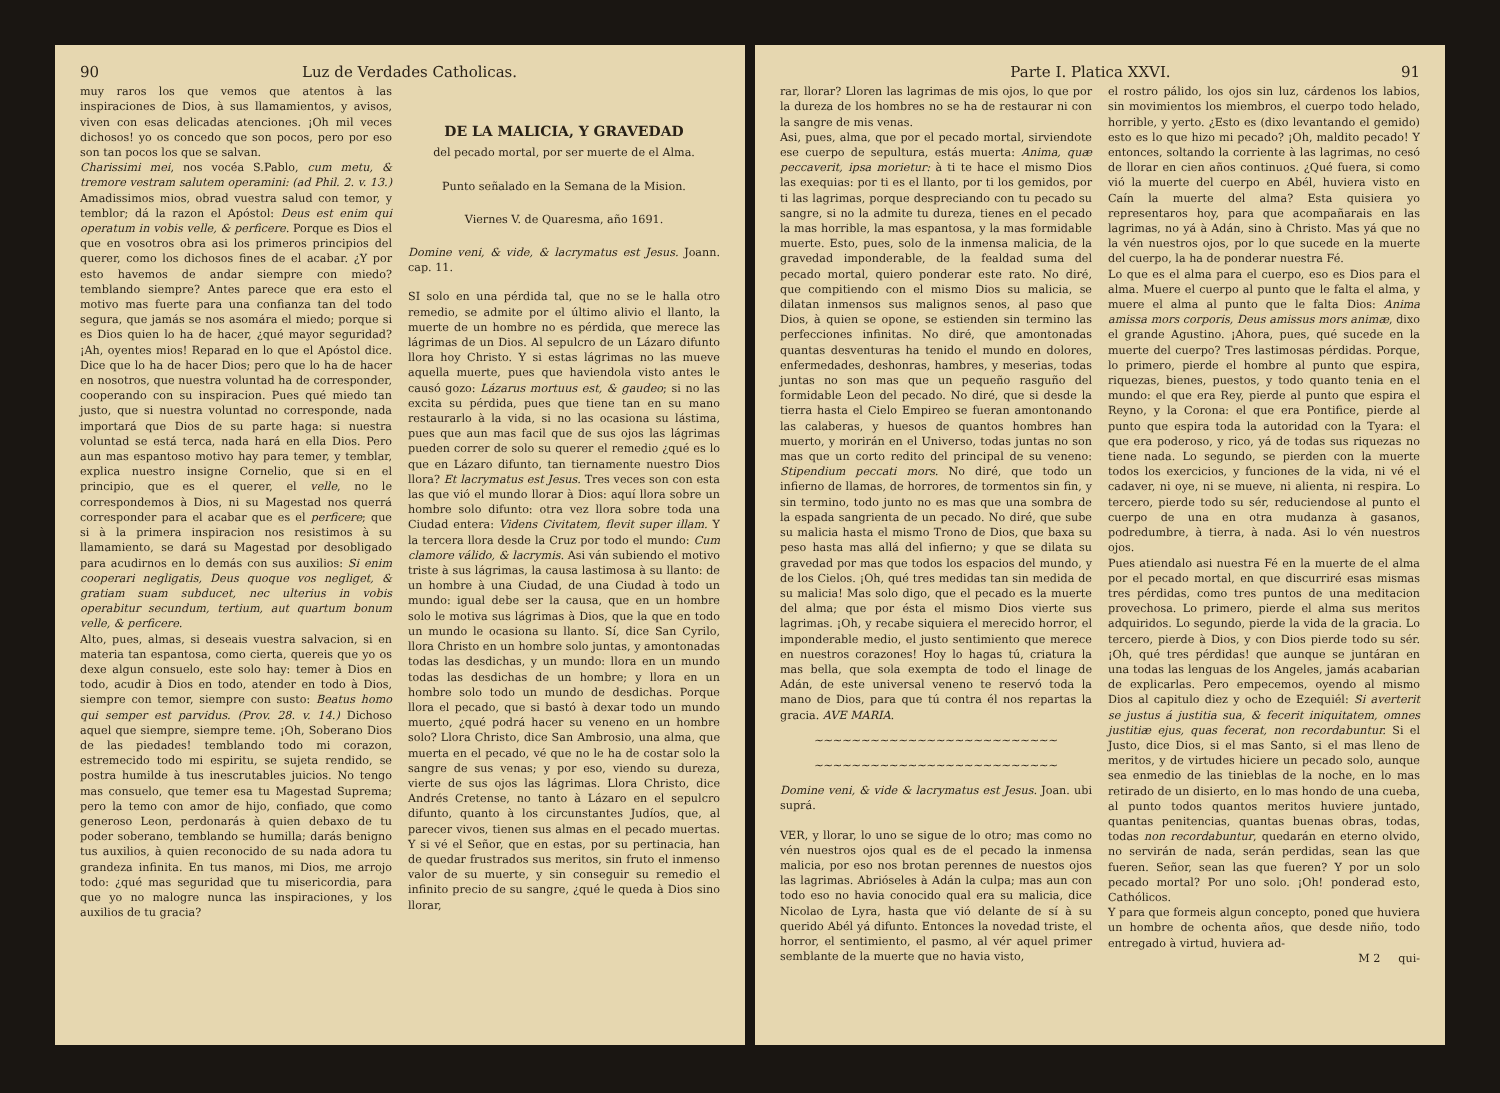90 Luz de Verdades Catholicas.
muy raros los que vemos que atentos à las inspiraciones de Dios, à sus llamamientos, y avisos, viven con esas delicadas atenciones. ¡Oh mil veces dichosos! yo os concedo que son pocos, pero por eso son tan pocos los que se salvan.
Charissimi mei, nos vocéa S.Pablo, cum metu, & tremore vestram salutem operamini: (ad Phil. 2. v. 13.) Amadissimos mios, obrad vuestra salud con temor, y temblor; dá la razon el Apóstol: Deus est enim qui operatum in vobis velle, & perficere. Porque es Dios el que en vosotros obra asi los primeros principios del querer, como los dichosos fines de el acabar. ¿Y por esto havemos de andar siempre con miedo? temblando siempre? Antes parece que era esto el motivo mas fuerte para una confianza tan del todo segura, que jamás se nos asomára el miedo; porque si es Dios quien lo ha de hacer, ¿qué mayor seguridad? ¡Ah, oyentes mios! Reparad en lo que el Apóstol dice. Dice que lo ha de hacer Dios; pero que lo ha de hacer en nosotros, que nuestra voluntad ha de corresponder, cooperando con su inspiracion. Pues qué miedo tan justo, que si nuestra voluntad no corresponde, nada importará que Dios de su parte haga: si nuestra voluntad se está terca, nada hará en ella Dios. Pero aun mas espantoso motivo hay para temer, y temblar, explica nuestro insigne Cornelio, que si en el principio, que es el querer, el velle, no le correspondemos à Dios, ni su Magestad nos querrá corresponder para el acabar que es el perficere; que si à la primera inspiracion nos resistimos à su llamamiento, se dará su Magestad por desobligado para acudirnos en lo demás con sus auxilios: Si enim cooperari negligatis, Deus quoque vos negliget, & gratiam suam subducet, nec ulterius in vobis operabitur secundum, tertium, aut quartum bonum velle, & perficere.
Alto, pues, almas, si deseais vuestra salvacion, si en materia tan espantosa, como cierta, quereis que yo os dexe algun consuelo, este solo hay: temer à Dios en todo, acudir à Dios en todo, atender en todo à Dios, siempre con temor, siempre con susto: Beatus homo qui semper est parvidus. (Prov. 28. v. 14.) Dichoso aquel que siempre, siempre teme. ¡Oh, Soberano Dios de las piedades! temblando todo mi corazon, estremecido todo mi espiritu, se sujeta rendido, se postra humilde à tus inescrutables juicios. No tengo mas consuelo, que temer esa tu Magestad Suprema; pero la temo con amor de hijo, confiado, que como generoso Leon, perdonarás à quien debaxo de tu poder soberano, temblando se humilla; darás benigno tus auxilios, à quien reconocido de su nada adora tu grandeza infinita. En tus manos, mi Dios, me arrojo todo: ¿qué mas seguridad que tu misericordia, para que yo no malogre nunca las inspiraciones, y los auxilios de tu gracia?
DE LA MALICIA, Y GRAVEDAD
del pecado mortal, por ser muerte de el Alma.
Punto señalado en la Semana de la Mision.
Viernes V. de Quaresma, año 1691.
Domine veni, & vide, & lacrymatus est Jesus. Joann. cap. 11.
SI solo en una pérdida tal, que no se le halla otro remedio, se admite por el último alivio el llanto, la muerte de un hombre no es pérdida, que merece las lágrimas de un Dios. Al sepulcro de un Lázaro difunto llora hoy Christo. Y si estas lágrimas no las mueve aquella muerte, pues que haviendola visto antes le causó gozo: Lázarus mortuus est, & gaudeo; si no las excita su pérdida, pues que tiene tan en su mano restaurarlo à la vida, si no las ocasiona su lástima, pues que aun mas facil que de sus ojos las lágrimas pueden correr de solo su querer el remedio ¿qué es lo que en Lázaro difunto, tan tiernamente nuestro Dios llora? Et lacrymatus est Jesus. Tres veces son con esta las que vió el mundo llorar à Dios: aquí llora sobre un hombre solo difunto: otra vez llora sobre toda una Ciudad entera: Videns Civitatem, flevit super illam. Y la tercera llora desde la Cruz por todo el mundo: Cum clamore válido, & lacrymis. Asi ván subiendo el motivo triste à sus lágrimas, la causa lastimosa à su llanto: de un hombre à una Ciudad, de una Ciudad à todo un mundo: igual debe ser la causa, que en un hombre solo le motiva sus lágrimas à Dios, que la que en todo un mundo le ocasiona su llanto. Sí, dice San Cyrilo, llora Christo en un hombre solo juntas, y amontonadas todas las desdichas, y un mundo: llora en un mundo todas las desdichas de un hombre; y llora en un hombre solo todo un mundo de desdichas. Porque llora el pecado, que si bastó à dexar todo un mundo muerto, ¿qué podrá hacer su veneno en un hombre solo? Llora Christo, dice San Ambrosio, una alma, que muerta en el pecado, vé que no le ha de costar solo la sangre de sus venas; y por eso, viendo su dureza, vierte de sus ojos las lágrimas. Llora Christo, dice Andrés Cretense, no tanto à Lázaro en el sepulcro difunto, quanto à los circunstantes Judíos, que, al parecer vivos, tienen sus almas en el pecado muertas. Y si vé el Señor, que en estas, por su pertinacia, han de quedar frustrados sus meritos, sin fruto el inmenso valor de su muerte, y sin conseguir su remedio el infinito precio de su sangre, ¿qué le queda à Dios sino llorar,
Parte I. Platica XXVI. 91
rar, llorar? Lloren las lagrimas de mis ojos, lo que por la dureza de los hombres no se ha de restaurar ni con la sangre de mis venas.
Asi, pues, alma, que por el pecado mortal, sirviendote ese cuerpo de sepultura, estás muerta: Anima, quæ peccaverit, ipsa morietur: à ti te hace el mismo Dios las exequias: por ti es el llanto, por ti los gemidos, por ti las lagrimas, porque despreciando con tu pecado su sangre, si no la admite tu dureza, tienes en el pecado la mas horrible, la mas espantosa, y la mas formidable muerte. Esto, pues, solo de la inmensa malicia, de la gravedad imponderable, de la fealdad suma del pecado mortal, quiero ponderar este rato. No diré, que compitiendo con el mismo Dios su malicia, se dilatan inmensos sus malignos senos, al paso que Dios, à quien se opone, se estienden sin termino las perfecciones infinitas. No diré, que amontonadas quantas desventuras ha tenido el mundo en dolores, enfermedades, deshonras, hambres, y meserias, todas juntas no son mas que un pequeño rasguño del formidable Leon del pecado. No diré, que si desde la tierra hasta el Cielo Empireo se fueran amontonando las calaberas, y huesos de quantos hombres han muerto, y morirán en el Universo, todas juntas no son mas que un corto redito del principal de su veneno: Stipendium peccati mors. No diré, que todo un infierno de llamas, de horrores, de tormentos sin fin, y sin termino, todo junto no es mas que una sombra de la espada sangrienta de un pecado. No diré, que sube su malicia hasta el mismo Trono de Dios, que baxa su peso hasta mas allá del infierno; y que se dilata su gravedad por mas que todos los espacios del mundo, y de los Cielos. ¡Oh, qué tres medidas tan sin medida de su malicia! Mas solo digo, que el pecado es la muerte del alma; que por ésta el mismo Dios vierte sus lagrimas. ¡Oh, y recabe siquiera el merecido horror, el imponderable medio, el justo sentimiento que merece en nuestros corazones! Hoy lo hagas tú, criatura la mas bella, que sola exempta de todo el linage de Adán, de este universal veneno te reservó toda la mano de Dios, para que tú contra él nos repartas la gracia. AVE MARIA.
~~~~~~~~~~~~~~~~~~~~~~~~~~
~~~~~~~~~~~~~~~~~~~~~~~~~~
Domine veni, & vide & lacrymatus est Jesus. Joan. ubi suprá.
VER, y llorar, lo uno se sigue de lo otro; mas como no vén nuestros ojos qual es de el pecado la inmensa malicia, por eso nos brotan perennes de nuestos ojos las lagrimas. Abrióseles à Adán la culpa; mas aun con todo eso no havia conocido qual era su malicia, dice Nicolao de Lyra, hasta que vió delante de sí à su querido Abél yá difunto. Entonces la novedad triste, el horror, el sentimiento, el pasmo, al vér aquel primer semblante de la muerte que no havia visto,
el rostro pálido, los ojos sin luz, cárdenos los labios, sin movimientos los miembros, el cuerpo todo helado, horrible, y yerto. ¿Esto es (dixo levantando el gemido) esto es lo que hizo mi pecado? ¡Oh, maldito pecado! Y entonces, soltando la corriente à las lagrimas, no cesó de llorar en cien años continuos. ¿Qué fuera, si como vió la muerte del cuerpo en Abél, huviera visto en Caín la muerte del alma? Esta quisiera yo representaros hoy, para que acompañarais en las lagrimas, no yá à Adán, sino à Christo. Mas yá que no la vén nuestros ojos, por lo que sucede en la muerte del cuerpo, la ha de ponderar nuestra Fé.
Lo que es el alma para el cuerpo, eso es Dios para el alma. Muere el cuerpo al punto que le falta el alma, y muere el alma al punto que le falta Dios: Anima amissa mors corporis, Deus amissus mors animæ, dixo el grande Agustino. ¡Ahora, pues, qué sucede en la muerte del cuerpo? Tres lastimosas pérdidas. Porque, lo primero, pierde el hombre al punto que espira, riquezas, bienes, puestos, y todo quanto tenia en el mundo: el que era Rey, pierde al punto que espira el Reyno, y la Corona: el que era Pontifice, pierde al punto que espira toda la autoridad con la Tyara: el que era poderoso, y rico, yá de todas sus riquezas no tiene nada. Lo segundo, se pierden con la muerte todos los exercicios, y funciones de la vida, ni vé el cadaver, ni oye, ni se mueve, ni alienta, ni respira. Lo tercero, pierde todo su sér, reduciendose al punto el cuerpo de una en otra mudanza à gasanos, podredumbre, à tierra, à nada. Asi lo vén nuestros ojos.
Pues atiendalo asi nuestra Fé en la muerte de el alma por el pecado mortal, en que discurriré esas mismas tres pérdidas, como tres puntos de una meditacion provechosa. Lo primero, pierde el alma sus meritos adquiridos. Lo segundo, pierde la vida de la gracia. Lo tercero, pierde à Dios, y con Dios pierde todo su sér. ¡Oh, qué tres pérdidas! que aunque se juntáran en una todas las lenguas de los Angeles, jamás acabarian de explicarlas. Pero empecemos, oyendo al mismo Dios al capitulo diez y ocho de Ezequiél: Si averterit se justus á justitia sua, & fecerit iniquitatem, omnes justitiæ ejus, quas fecerat, non recordabuntur. Si el Justo, dice Dios, si el mas Santo, si el mas lleno de meritos, y de virtudes hiciere un pecado solo, aunque sea enmedio de las tinieblas de la noche, en lo mas retirado de un disierto, en lo mas hondo de una cueba, al punto todos quantos meritos huviere juntado, quantas penitencias, quantas buenas obras, todas, todas non recordabuntur, quedarán en eterno olvido, no servirán de nada, serán perdidas, sean las que fueren. Señor, sean las que fueren? Y por un solo pecado mortal? Por uno solo. ¡Oh! ponderad esto, Cathólicos.
Y para que formeis algun concepto, poned que huviera un hombre de ochenta años, que desde niño, todo entregado à virtud, huviera ad-
M 2 qui-